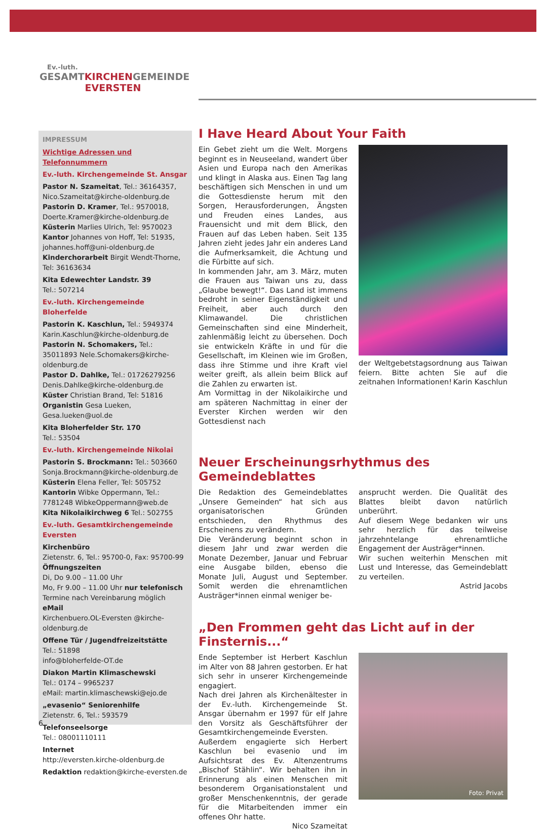Ev.-luth.
GESAMTKIRCHENGEMEINDE
EVERSTEN
IMPRESSUM
Wichtige Adressen und Telefonnummern
Ev.-luth. Kirchengemeinde St. Ansgar
Pastor N. Szameitat, Tel.: 36164357, Nico.Szameitat@kirche-oldenburg.de
Pastorin D. Kramer, Tel.: 9570018, Doerte.Kramer@kirche-oldenburg.de
Küsterin Marlies Ulrich, Tel: 9570023
Kantor Johannes von Hoff, Tel: 51935, johannes.hoff@uni-oldenburg.de
Kinderchorarbeit Birgit Wendt-Thorne, Tel: 36163634
Kita Edewechter Landstr. 39
Tel.: 507214
Ev.-luth. Kirchengemeinde Bloherfelde
Pastorin K. Kaschlun, Tel.: 5949374 Karin.Kaschlun@kirche-oldenburg.de
Pastorin N. Schomakers, Tel.: 35011893 Nele.Schomakers@kirche-oldenburg.de
Pastor D. Dahlke, Tel.: 01726279256 Denis.Dahlke@kirche-oldenburg.de
Küster Christian Brand, Tel: 51816
Organistin Gesa Lueken, Gesa.lueken@uol.de
Kita Bloherfelder Str. 170
Tel.: 53504
Ev.-luth. Kirchengemeinde Nikolai
Pastorin S. Brockmann: Tel.: 503660 Sonja.Brockmann@kirche-oldenburg.de
Küsterin Elena Feller, Tel: 505752
Kantorin Wibke Oppermann, Tel.: 7781248 WibkeOppermann@web.de
Kita Nikolaikirchweg 6 Tel.: 502755
Ev.-luth. Gesamtkirchengemeinde Eversten
Kirchenbüro
Zietenstr. 6, Tel.: 95700-0, Fax: 95700-99
Öffnungszeiten
Di, Do 9.00 – 11.00 Uhr
Mo, Fr 9.00 – 11.00 Uhr nur telefonisch
Termine nach Vereinbarung möglich
eMail
Kirchenbuero.OL-Eversten @kirche-oldenburg.de
Offene Tür / Jugendfreizeitstätte
Tel.: 51898
info@bloherfelde-OT.de
Diakon Martin Klimaschewski
Tel.: 0174 – 9965237
eMail: martin.klimaschewski@ejo.de
„evasenio“ Seniorenhilfe
Zietenstr. 6, Tel.: 593579
Telefonseelsorge
Tel.: 08001110111
Internet
http://eversten.kirche-oldenburg.de
Redaktion redaktion@kirche-eversten.de
I Have Heard About Your Faith
Ein Gebet zieht um die Welt. Morgens beginnt es in Neuseeland, wandert über Asien und Europa nach den Amerikas und klingt in Alaska aus. Einen Tag lang beschäftigen sich Menschen in und um die Gottesdienste herum mit den Sorgen, Herausforderungen, Ängsten und Freuden eines Landes, aus Frauensicht und mit dem Blick, den Frauen auf das Leben haben. Seit 135 Jahren zieht jedes Jahr ein anderes Land die Aufmerksamkeit, die Achtung und die Fürbitte auf sich.
In kommenden Jahr, am 3. März, muten die Frauen aus Taiwan uns zu, dass „Glaube bewegt!“. Das Land ist immens bedroht in seiner Eigenständigkeit und Freiheit, aber auch durch den Klimawandel. Die christlichen Gemeinschaften sind eine Minderheit, zahlenmäßig leicht zu übersehen. Doch sie entwickeln Kräfte in und für die Gesellschaft, im Kleinen wie im Großen, dass ihre Stimme und ihre Kraft viel weiter greift, als allein beim Blick auf die Zahlen zu erwarten ist.
Am Vormittag in der Nikolaikirche und am späteren Nachmittag in einer der Everster Kirchen werden wir den Gottesdienst nach
der Weltgebetstagsordnung aus Taiwan feiern. Bitte achten Sie auf die zeitnahen Informationen! Karin Kaschlun
Neuer Erscheinungsrhythmus des Gemeindeblattes
Die Redaktion des Gemeindeblattes „Unsere Gemeinden“ hat sich aus organisatorischen Gründen entschieden, den Rhythmus des Erscheinens zu verändern.
Die Veränderung beginnt schon in diesem Jahr und zwar werden die Monate Dezember, Januar und Februar eine Ausgabe bilden, ebenso die Monate Juli, August und September. Somit werden die ehrenamtlichen Austräger*innen einmal weniger be-
ansprucht werden. Die Qualität des Blattes bleibt davon natürlich unberührt.
Auf diesem Wege bedanken wir uns sehr herzlich für das teilweise jahrzehntelange ehrenamtliche Engagement der Austräger*innen.
Wir suchen weiterhin Menschen mit Lust und Interesse, das Gemeindeblatt zu verteilen.
Astrid Jacobs
„Den Frommen geht das Licht auf in der Finsternis...“
Ende September ist Herbert Kaschlun im Alter von 88 Jahren gestorben. Er hat sich sehr in unserer Kirchengemeinde engagiert.
Nach drei Jahren als Kirchenältester in der Ev.-luth. Kirchengemeinde St. Ansgar übernahm er 1997 für elf Jahre den Vorsitz als Geschäftsführer der Gesamtkirchengemeinde Eversten.
Außerdem engagierte sich Herbert Kaschlun bei evasenio und im Aufsichtsrat des Ev. Altenzentrums „Bischof Stählin“. Wir behalten ihn in Erinnerung als einen Menschen mit besonderem Organisationstalent und großer Menschenkenntnis, der gerade für die Mitarbeitenden immer ein offenes Ohr hatte.
Nico Szameitat
Foto: Privat
6